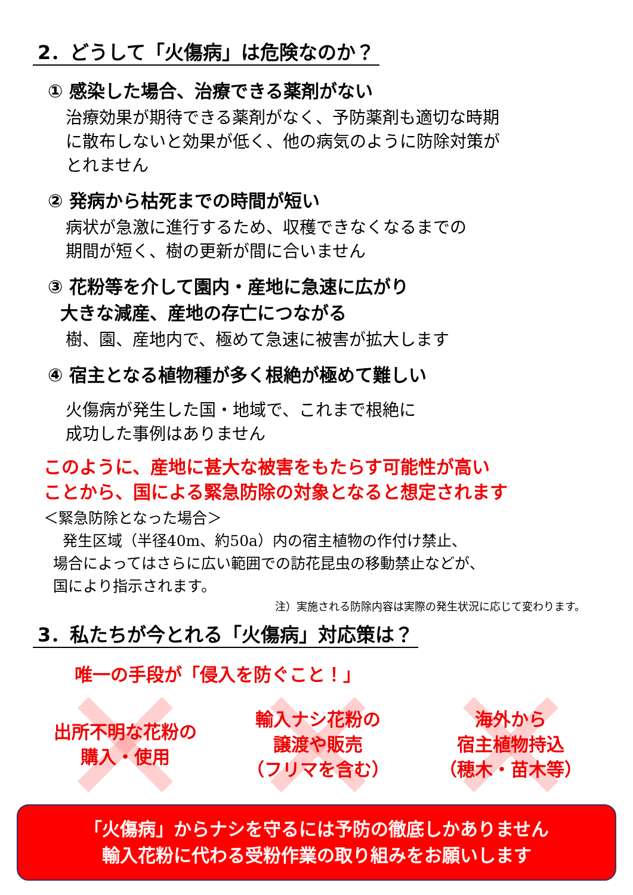2．どうして「火傷病」は危険なのか？
① 感染した場合、治療できる薬剤がない
治療効果が期待できる薬剤がなく、予防薬剤も適切な時期
に散布しないと効果が低く、他の病気のように防除対策が
とれません
② 発病から枯死までの時間が短い
病状が急激に進行するため、収穫できなくなるまでの
期間が短く、樹の更新が間に合いません
③ 花粉等を介して園内・産地に急速に広がり
大きな減産、産地の存亡につながる
樹、園、産地内で、極めて急速に被害が拡大します
④ 宿主となる植物種が多く根絶が極めて難しい
火傷病が発生した国・地域で、これまで根絶に
成功した事例はありません
このように、産地に甚大な被害をもたらす可能性が高い
ことから、国による緊急防除の対象となると想定されます
＜緊急防除となった場合＞
発生区域（半径40m、約50a）内の宿主植物の作付け禁止、
場合によってはさらに広い範囲での訪花昆虫の移動禁止などが、
国により指示されます。
注）実施される防除内容は実際の発生状況に応じて変わります。
3．私たちが今とれる「火傷病」対応策は？
唯一の手段が「侵入を防ぐこと！」
出所不明な花粉の
購入・使用
輸入ナシ花粉の
譲渡や販売
（フリマを含む）
海外から
宿主植物持込
（穂木・苗木等）
「火傷病」からナシを守るには予防の徹底しかありません
輸入花粉に代わる受粉作業の取り組みをお願いします